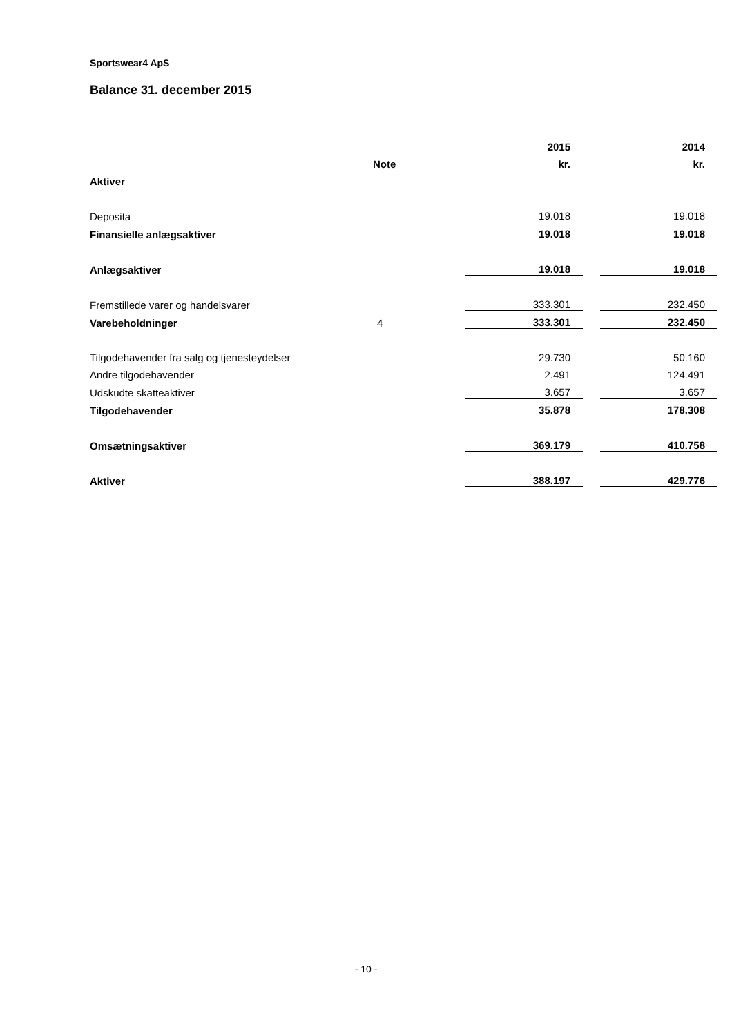Sportswear4 ApS
Balance 31. december 2015
| | | 2015 | | 2014 |
| --- | --- | --- | --- | --- |
| | Note | kr. | | kr. |
| Aktiver | | | | |
| Deposita | | 19.018 | | 19.018 |
| Finansielle anlægsaktiver | | 19.018 | | 19.018 |
| Anlægsaktiver | | 19.018 | | 19.018 |
| Fremstillede varer og handelsvarer | | 333.301 | | 232.450 |
| Varebeholdninger | 4 | 333.301 | | 232.450 |
| Tilgodehavender fra salg og tjenesteydelser | | 29.730 | | 50.160 |
| Andre tilgodehavender | | 2.491 | | 124.491 |
| Udskudte skatteaktiver | | 3.657 | | 3.657 |
| Tilgodehavender | | 35.878 | | 178.308 |
| Omsætningsaktiver | | 369.179 | | 410.758 |
| Aktiver | | 388.197 | | 429.776 |
- 10 -